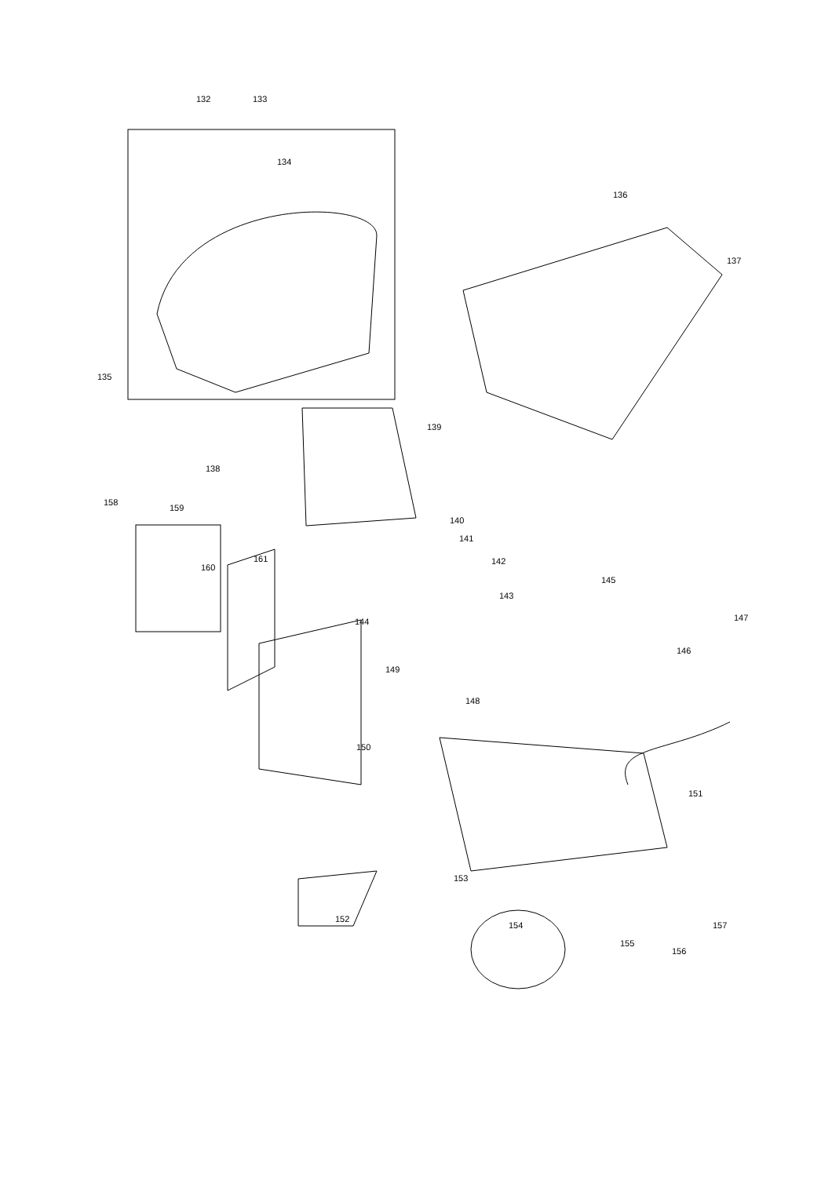132 133 134 135 136 137 139 138 158 159 140 141 160 161 142 145 143 147 144 146 149 148 150 151 153 152 154 157 155 156
132 133
134
135
136
137
139
138
158
159
140
141
160
161 142
145
143
147 144
146
149
148
150
151
153
152
154 157
155
156